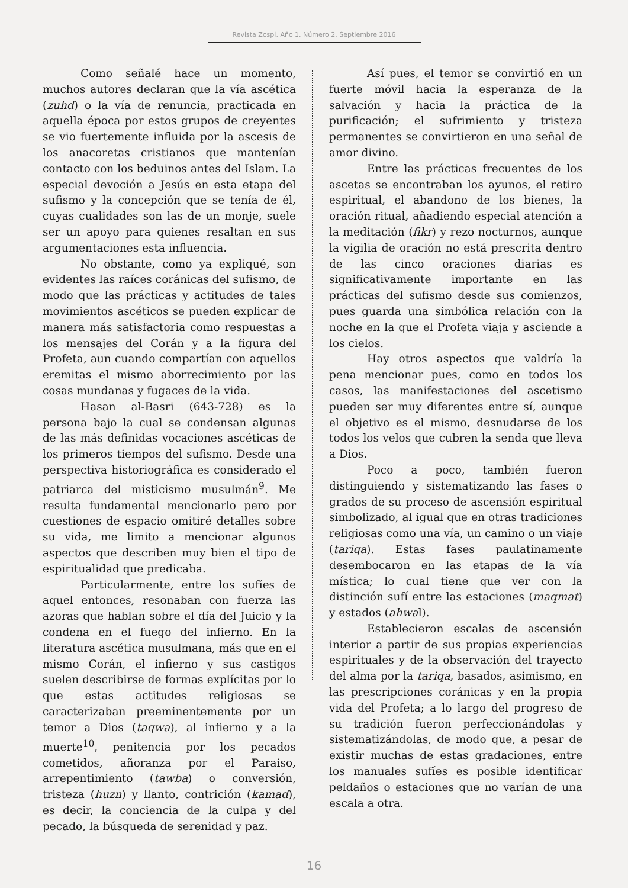Revista Zospi. Año 1. Número 2. Septiembre 2016
Como señalé hace un momento, muchos autores declaran que la vía ascética (zuhd) o la vía de renuncia, practicada en aquella época por estos grupos de creyentes se vio fuertemente influida por la ascesis de los anacoretas cristianos que mantenían contacto con los beduinos antes del Islam. La especial devoción a Jesús en esta etapa del sufismo y la concepción que se tenía de él, cuyas cualidades son las de un monje, suele ser un apoyo para quienes resaltan en sus argumentaciones esta influencia.
No obstante, como ya expliqué, son evidentes las raíces coránicas del sufismo, de modo que las prácticas y actitudes de tales movimientos ascéticos se pueden explicar de manera más satisfactoria como respuestas a los mensajes del Corán y a la figura del Profeta, aun cuando compartían con aquellos eremitas el mismo aborrecimiento por las cosas mundanas y fugaces de la vida.
Hasan al-Basri (643-728) es la persona bajo la cual se condensan algunas de las más definidas vocaciones ascéticas de los primeros tiempos del sufismo. Desde una perspectiva historiográfica es considerado el patriarca del misticismo musulmán<sup>9</sup>. Me resulta fundamental mencionarlo pero por cuestiones de espacio omitiré detalles sobre su vida, me limito a mencionar algunos aspectos que describen muy bien el tipo de espiritualidad que predicaba.
Particularmente, entre los sufíes de aquel entonces, resonaban con fuerza las azoras que hablan sobre el día del Juicio y la condena en el fuego del infierno. En la literatura ascética musulmana, más que en el mismo Corán, el infierno y sus castigos suelen describirse de formas explícitas por lo que estas actitudes religiosas se caracterizaban preeminentemente por un temor a Dios (taqwa), al infierno y a la muerte<sup>10</sup>, penitencia por los pecados cometidos, añoranza por el Paraiso, arrepentimiento (tawba) o conversión, tristeza (huzn) y llanto, contrición (kamad), es decir, la conciencia de la culpa y del pecado, la búsqueda de serenidad y paz.
Así pues, el temor se convirtió en un fuerte móvil hacia la esperanza de la salvación y hacia la práctica de la purificación; el sufrimiento y tristeza permanentes se convirtieron en una señal de amor divino.
Entre las prácticas frecuentes de los ascetas se encontraban los ayunos, el retiro espiritual, el abandono de los bienes, la oración ritual, añadiendo especial atención a la meditación (fikr) y rezo nocturnos, aunque la vigilia de oración no está prescrita dentro de las cinco oraciones diarias es significativamente importante en las prácticas del sufismo desde sus comienzos, pues guarda una simbólica relación con la noche en la que el Profeta viaja y asciende a los cielos.
Hay otros aspectos que valdría la pena mencionar pues, como en todos los casos, las manifestaciones del ascetismo pueden ser muy diferentes entre sí, aunque el objetivo es el mismo, desnudarse de los todos los velos que cubren la senda que lleva a Dios.
Poco a poco, también fueron distinguiendo y sistematizando las fases o grados de su proceso de ascensión espiritual simbolizado, al igual que en otras tradiciones religiosas como una vía, un camino o un viaje (tariqa). Estas fases paulatinamente desembocaron en las etapas de la vía mística; lo cual tiene que ver con la distinción sufí entre las estaciones (maqmat) y estados (ahwal).
Establecieron escalas de ascensión interior a partir de sus propias experiencias espirituales y de la observación del trayecto del alma por la tariqa, basados, asimismo, en las prescripciones coránicas y en la propia vida del Profeta; a lo largo del progreso de su tradición fueron perfeccionándolas y sistematizándolas, de modo que, a pesar de existir muchas de estas gradaciones, entre los manuales sufíes es posible identificar peldaños o estaciones que no varían de una escala a otra.
16